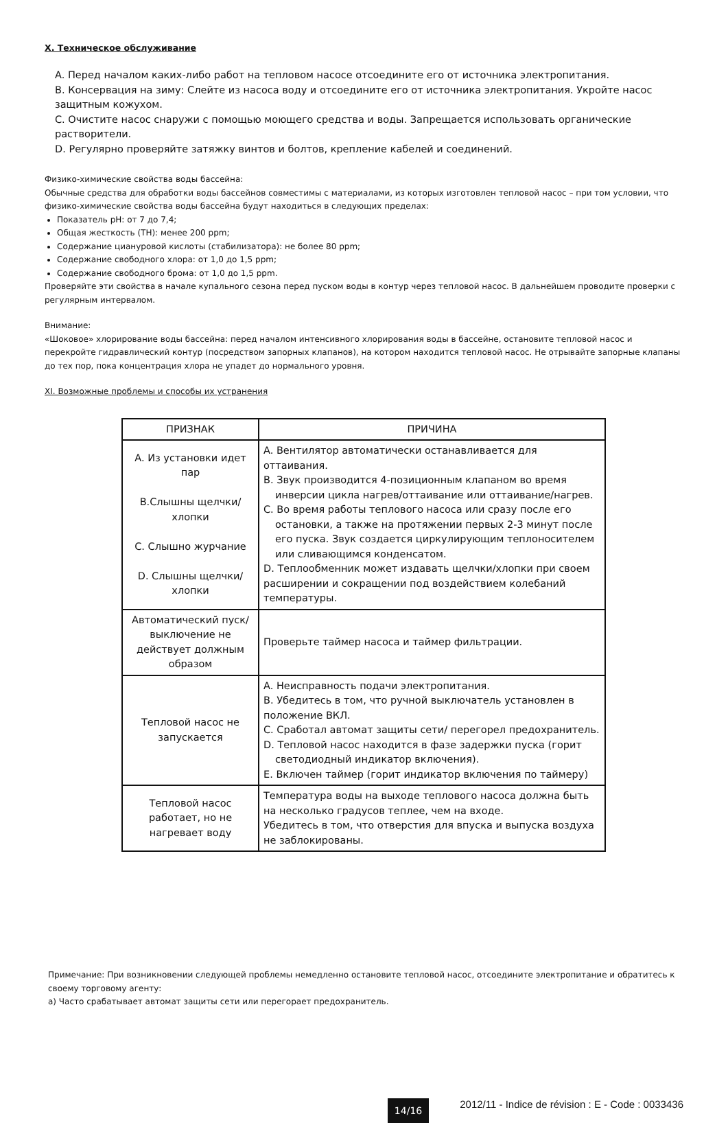X. Техническое обслуживание
A. Перед началом каких-либо работ на тепловом насосе отсоедините его от источника электропитания.
B. Консервация на зиму: Слейте из насоса воду и отсоедините его от источника электропитания. Укройте насос защитным кожухом.
C. Очистите насос снаружи с помощью моющего средства и воды. Запрещается использовать органические растворители.
D. Регулярно проверяйте затяжку винтов и болтов, крепление кабелей и соединений.
Физико-химические свойства воды бассейна:
Обычные средства для обработки воды бассейнов совместимы с материалами, из которых изготовлен тепловой насос – при том условии, что физико-химические свойства воды бассейна будут находиться в следующих пределах:
Показатель pH: от 7 до 7,4;
Общая жесткость (TH): менее 200 ppm;
Содержание циануровой кислоты (стабилизатора): не более 80 ppm;
Содержание свободного хлора: от 1,0 до 1,5 ppm;
Содержание свободного брома: от 1,0 до 1,5 ppm.
Проверяйте эти свойства в начале купального сезона перед пуском воды в контур через тепловой насос. В дальнейшем проводите проверки с регулярным интервалом.
Внимание:
«Шоковое» хлорирование воды бассейна: перед началом интенсивного хлорирования воды в бассейне, остановите тепловой насос и перекройте гидравлический контур (посредством запорных клапанов), на котором находится тепловой насос. Не отрывайте запорные клапаны до тех пор, пока концентрация хлора не упадет до нормального уровня.
XI. Возможные проблемы и способы их устранения
| ПРИЗНАК | ПРИЧИНА |
| --- | --- |
| A. Из установки идет пар B.Слышны щелчки/ хлопки C. Слышно журчание D. Слышны щелчки/ хлопки | A. Вентилятор автоматически останавливается для оттаивания. B. Звук производится 4-позиционным клапаном во время инверсии цикла нагрев/оттаивание или оттаивание/нагрев. C. Во время работы теплового насоса или сразу после его остановки, а также на протяжении первых 2-3 минут после его пуска. Звук создается циркулирующим теплоносителем или сливающимся конденсатом. D. Теплообменник может издавать щелчки/хлопки при своем расширении и сокращении под воздействием колебаний температуры. |
| Автоматический пуск/выключение не действует должным образом | Проверьте таймер насоса и таймер фильтрации. |
| Тепловой насос не запускается | A. Неисправность подачи электропитания. B. Убедитесь в том, что ручной выключатель установлен в положение ВКЛ. C. Сработал автомат защиты сети/ перегорел предохранитель. D. Тепловой насос находится в фазе задержки пуска (горит светодиодный индикатор включения). E. Включен таймер (горит индикатор включения по таймеру) |
| Тепловой насос работает, но не нагревает воду | Температура воды на выходе теплового насоса должна быть на несколько градусов теплее, чем на входе. Убедитесь в том, что отверстия для впуска и выпуска воздуха не заблокированы. |
Примечание: При возникновении следующей проблемы немедленно остановите тепловой насос, отсоедините электропитание и обратитесь к своему торговому агенту:
a) Часто срабатывает автомат защиты сети или перегорает предохранитель.
14/16 2012/11 - Indice de révision : E - Code : 0033436